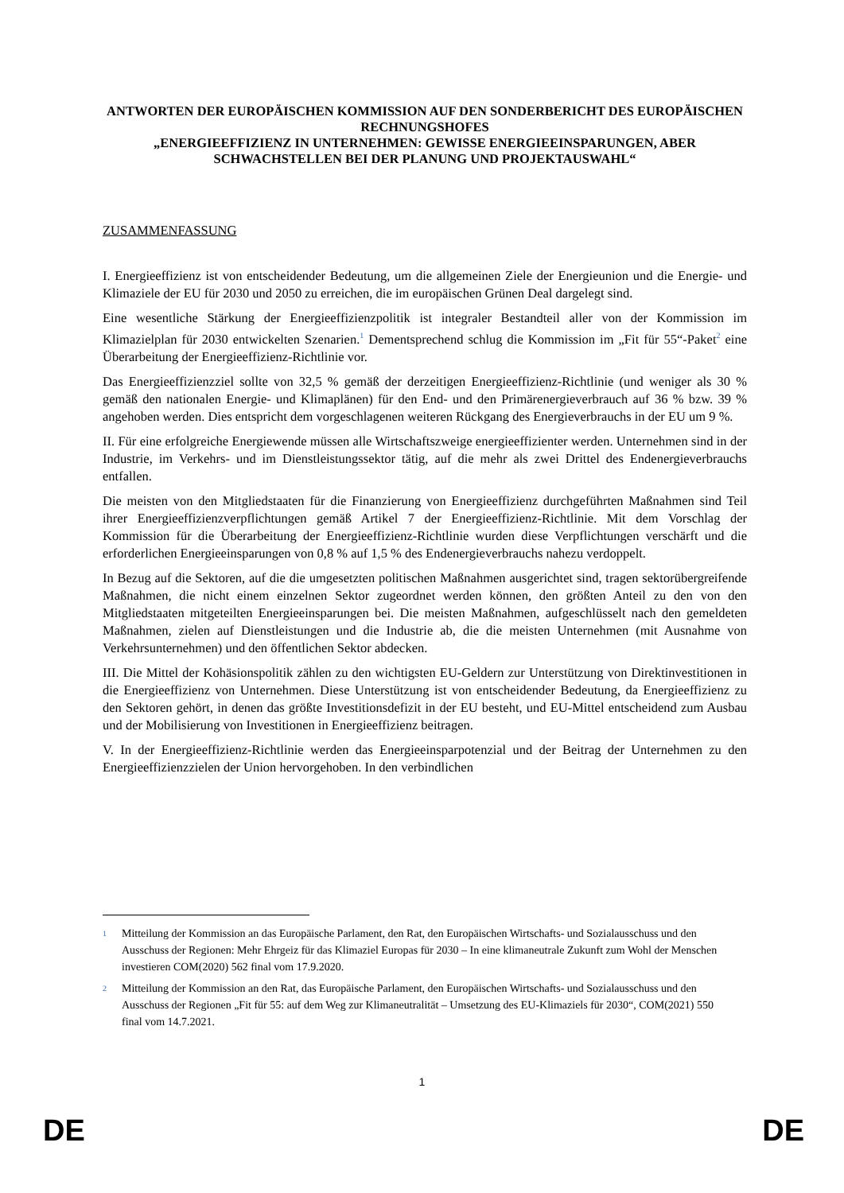ANTWORTEN DER EUROPÄISCHEN KOMMISSION AUF DEN SONDERBERICHT DES EUROPÄISCHEN RECHNUNGSHOFES
„ENERGIEEFFIZIENZ IN UNTERNEHMEN: GEWISSE ENERGIEEINSPARUNGEN, ABER SCHWACHSTELLEN BEI DER PLANUNG UND PROJEKTAUSWAHL“
ZUSAMMENFASSUNG
I. Energieeffizienz ist von entscheidender Bedeutung, um die allgemeinen Ziele der Energieunion und die Energie- und Klimaziele der EU für 2030 und 2050 zu erreichen, die im europäischen Grünen Deal dargelegt sind.
Eine wesentliche Stärkung der Energieeffizienzpolitik ist integraler Bestandteil aller von der Kommission im Klimazielplan für 2030 entwickelten Szenarien.<sup>1</sup> Dementsprechend schlug die Kommission im „Fit für 55“-Paket<sup>2</sup> eine Überarbeitung der Energieeffizienz-Richtlinie vor.
Das Energieeffizienzziel sollte von 32,5 % gemäß der derzeitigen Energieeffizienz-Richtlinie (und weniger als 30 % gemäß den nationalen Energie- und Klimaplänen) für den End- und den Primärenergieverbrauch auf 36 % bzw. 39 % angehoben werden. Dies entspricht dem vorgeschlagenen weiteren Rückgang des Energieverbrauchs in der EU um 9 %.
II. Für eine erfolgreiche Energiewende müssen alle Wirtschaftszweige energieeffizienter werden. Unternehmen sind in der Industrie, im Verkehrs- und im Dienstleistungssektor tätig, auf die mehr als zwei Drittel des Endenergieverbrauchs entfallen.
Die meisten von den Mitgliedstaaten für die Finanzierung von Energieeffizienz durchgeführten Maßnahmen sind Teil ihrer Energieeffizienzverpflichtungen gemäß Artikel 7 der Energieeffizienz-Richtlinie. Mit dem Vorschlag der Kommission für die Überarbeitung der Energieeffizienz-Richtlinie wurden diese Verpflichtungen verschärft und die erforderlichen Energieeinsparungen von 0,8 % auf 1,5 % des Endenergieverbrauchs nahezu verdoppelt.
In Bezug auf die Sektoren, auf die die umgesetzten politischen Maßnahmen ausgerichtet sind, tragen sektorübergreifende Maßnahmen, die nicht einem einzelnen Sektor zugeordnet werden können, den größten Anteil zu den von den Mitgliedstaaten mitgeteilten Energieeinsparungen bei. Die meisten Maßnahmen, aufgeschlüsselt nach den gemeldeten Maßnahmen, zielen auf Dienstleistungen und die Industrie ab, die die meisten Unternehmen (mit Ausnahme von Verkehrsunternehmen) und den öffentlichen Sektor abdecken.
III. Die Mittel der Kohäsionspolitik zählen zu den wichtigsten EU-Geldern zur Unterstützung von Direktinvestitionen in die Energieeffizienz von Unternehmen. Diese Unterstützung ist von entscheidender Bedeutung, da Energieeffizienz zu den Sektoren gehört, in denen das größte Investitionsdefizit in der EU besteht, und EU-Mittel entscheidend zum Ausbau und der Mobilisierung von Investitionen in Energieeffizienz beitragen.
V. In der Energieeffizienz-Richtlinie werden das Energieeinsparpotenzial und der Beitrag der Unternehmen zu den Energieeffizienzzielen der Union hervorgehoben. In den verbindlichen
1 Mitteilung der Kommission an das Europäische Parlament, den Rat, den Europäischen Wirtschafts- und Sozialausschuss und den Ausschuss der Regionen: Mehr Ehrgeiz für das Klimaziel Europas für 2030 – In eine klimaneutrale Zukunft zum Wohl der Menschen investieren COM(2020) 562 final vom 17.9.2020.
2 Mitteilung der Kommission an den Rat, das Europäische Parlament, den Europäischen Wirtschafts- und Sozialausschuss und den Ausschuss der Regionen „Fit für 55: auf dem Weg zur Klimaneutralität – Umsetzung des EU-Klimaziels für 2030“, COM(2021) 550 final vom 14.7.2021.
1
DE DE